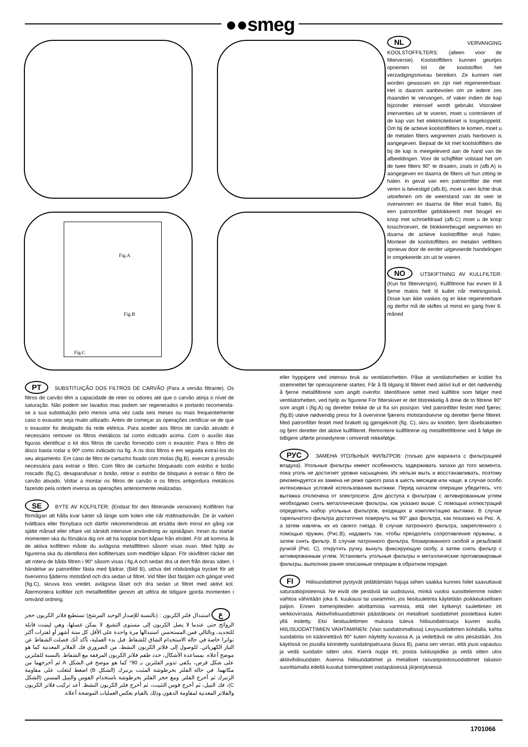●●smeg
Fig.A
Fig.B
Fig.C
NL VERVANGING KOOLSTOFFILTERS: (alleen voor de filterversie). Koolstoffilters kunnen geurtjes opnemen tot de koolstoffen het verzadigingsniveau bereiken. Ze kunnen niet worden gewassen en zijn niet regenereerbaar. Het is daarom aanbevolen om ze iedere zes maanden te vervangen, of vaker indien de kap bijzonder intensief wordt gebruikt. Vooraleer interventies uit te voeren, moet u controleren of de kap van het elektriciteitsnet is losgekoppeld. Om bij de actieve koolstoffilters te komen, moet u de metalen filters wegnemen zoals hierboven is aangegeven. Bepaal de kit met koolstoffilters die bij de kap is meegeleverd aan de hand van de afbeeldingen. Voor de schijffilter volstaat het om de twee filters 90° te draaien, zoals in (afb.A) is aangegeven en daarna de filters uit hun zitting te halen. In geval van een patroonfilter die met veren is bevestigd (afb.B), moet u een lichte druk uitoefenen om de weerstand van de veer te overwinnen en daarna de filter eruit halen. Bij een patroonfilter geblokkeerd met beugel en knop met schroefdraad (afb.C) moet u de knop losschroeven, de blokkeerbeugel wegnemen en daarna de actieve koolstoffilter eruit halen. Monteer de koolstoffilters en metalen vetfilters opnieuw door de eerder uitgevoerde handelingen in omgekeerde zin uit te voeren.
NO UTSKIFTNING AV KULLFILTER: (Kun for filterversjon). Kullfiltrene har evnen til å fjerne matos helt til kullet når metningsnivå. Disse kan ikke vaskes og er ikke regenererbare og derfor må de skiftes ut minst en gang hver 6. måned
eller hyppigere ved intensiv bruk av ventilatorhetten. Påse at ventilatorhetten er koblet fra strømnettet før operasjonene startes. Får å få tilgang til filteret med aktivt kull er det nødvendig å fjerne metallfiltrene som angitt ovenfor. Identifisere settet med kullfiltre som følger med ventilatorhetten, ved hjelp av figurene For filterskiver er det tilstrekkelig å dreie de to filtrene 90° som angitt i (fig.A) og deretter trekke de ut fra sin posisjon. Ved patronfilter festet med fjærer, (fig.B) utøve nødvendig press for å overvinne fjærens motstandsevne og deretter fjerne filteret. Med patronfilter festet med brakett og gjengeknott (fig. C), skru av knotten, fjern låsebraketten og fjern deretter det aktive kullfilteret. Remontere kullfiltrene og metallfettfiltrene ved å følge de tidligere utførte prosedyrene i omvendt rekkefølge.
РУС ЗАМЕНА УГОЛЬНЫХ ФИЛЬТРОВ: (только для варианта с фильтрацией воздуха). Угольные фильтры имеют особенность задерживать запахи до того момента, пока уголь не достигнет уровня насыщения. Их нельзя мыть и восстанавливать, поэтому рекомендуется их замена не реже одного раза в шесть месяцев или чаще, в случае особо интенсивных условий использования вытяжки. Перед началом операции убедитесь, что вытяжка отключена от электросети. Для доступа к фильтрам с активированным углем необходимо снять металлические фильтры, как указано выше. С помощью иллюстраций определить набор угольных фильтров, входящих в комплектацию вытяжки. В случае тарельчатого фильтра достаточно повернуть на 90° два фильтра, как показано на Рис. А, а затем извлечь их из своего гнезда. В случае патронного фильтра, закрепленного с помощью пружин, (Рис.B), надавить так, чтобы преодолеть сопротивление пружины, а затем снять фильтр. В случае патронного фильтра, блокированного скобой и резьбовой ручкой (Рис. C), открутить ручку, вынуть фиксирующую скобу, а затем снять фильтр с активированным углем. Установить угольные фильтры и металлические противожировые фильтры, выполняя ранее описанные операции в обратном порядке.
FI Hiilisuodattimet pystyvät pidättämään hajuja siihen saakka kunnes hiilet saavuttavat saturaatiopisteensä. Ne eivät ole pestäviä tai uudistuvia, minkä vuoksi suosittelemme niiden vaihtoa vähintään joka 6. kuukausi tai useammin, jos liesituuletinta käytetään poikkeuksellisen paljon. Ennen toimenpiteiden aloittamista varmista, että olet kytkenyt tuulettimen irti verkkovirrasta. Aktiivihiilisuodattimiin päästäksesi on metalliset suodattimet poistettava kuten yllä esitetty. Etsi liesituulettimen mukana tuleva hiilisuodatinsarja kuvien avulla. HIILISUODATTIMIEN VAIHTAMINEN: (Vain suodatinmallissa) Levysuodattimen kohdalla, kahta suodatinta on käännettävä 90° kuten näytetty kuvassa A, ja vedettävä ne ulos pesästään. Jos käytössä on jousilla kiinnitetty suodatinpatruuna (kuva B), paina sen verran, että jousi vapautuu ja vedä suodatin sitten ulos. Kierrä nuppi irti, poista lukituspidike ja vedä sitten ulos aktiivihiilisuodatin. Asenna hiilisuodattimet ja metalliset rasvanpoistosuodattimet takaisin suorittamalla edellä kuvatut toimenpiteet vastapäisessä järjestyksessä
PT SUBSTITUIÇÃO DOS FILTROS DE CARVÃO (Para a versão filtrante). Os filtros de carvão têm a capacidade de reter os odores até que o carvão atinja o nível de saturação. Não podem ser lavados mas podem ser regenerados e portanto recomenda-se a sua substituição pelo menos uma vez cada seis meses ou mais frequentemente caso o exaustor seja muito utilizado. Antes de começar as operações certificar-se de que o exaustor foi desligado da rede elétrica. Para aceder aos filtros de carvão ativado é necessário remover os filtros metálicos tal como indicado acima. Com o auxílio das figuras identificar o kit dos filtros de carvão fornecido com o exaustor. Para o filtro de disco basta rodar a 90º como indicado na fig. A os dois filtros e em seguida extraí-los do seu alojamento. Em caso de filtro de cartucho fixado com molas (fig.B), exercer a pressão necessária para extrair o filtro. Com filtro de cartucho bloqueado com estribo e botão roscado (fig.C), desaparafusar o botão, retirar o estribo de bloqueio e extrair o filtro de carvão ativado. Voltar a montar os filtros de carvão e os filtros antigordura metálicos fazendo pela ordem inversa as operações anteriormente realizadas.
SE BYTE AV KOLFILTER: (Endast för den filtrerande versionen) Kolfiltren har förmågan att hålla kvar lukter så länge som kolen inte når mättnadsnivån. De är varken tvättbara eller förnybara och därför rekommenderas att ersätta dem minst en gång var sjätte månad eller oftare vid särskilt intensive användning av spiskåpan. Innan du startar momenten ska du försäkra dig om att ha kopplat bort kåpan från elnätet. För att komma åt de aktiva kolfiltren måste du avlägsna metallfiltren såsom visas ovan. Med hjälp av figurerna ska du identifiera den kolfiltersats som medföljer kåpan. För skivfiltret räcker det att rotera de båda filtren i 90° såsom visas i fig.A och sedan dra ut dem från deras säten. I händelse av patronfilter fästa med fjädrar, (Bild B), utöva det nödvändiga trycket för att övervinna fjäderns motstånd och dra sedan ut filtret. Vid filter låst fästjärn och gängat vred (fig.C), skruva loss vredet, avlägsna låset och dra sedan ut filtret med aktivt kol. Återmontera kolfilter och metallfettfilter genom att utföra de tidigare gjorda momenten i omvänd ordning.
ع استبدال فلتر الكربون : (بالنسبة للإصدار الوحيد المرشح) تستطيع فلاتر الكربون حجز الروائح حتى عندما لا يصل الكربون إلى مستوى التشبع. لا يمكن غسلها، وهي ليست قابلة للتجديد، وبالتالي فمن المستحسن استبدالها مرة واحدة على الأقل كل ستة أشهر أو لفترات أكثر تواترا خاصة في حالة الاستخدام الشاق للشفاط. قبل بدء العملية، تأكد أنك فصلت الشفاط عن التيار الكهربائي. للوصول إلى فلاتر الكربون النشط، من الضروري فك الفلاتر المعدنية كما هو موضح أعلاه. بمساعدة الأشكال، حدد طقم فلاتر الكربون المرفقة مع الشفاط. بالنسبة للفلترين على شكل قرص، يكفي تدوير الفلترين بـ 90° كما هو موضح في الشكل A ثم أخرجهما من مكانهما. في حالة الفلتر بخرطوشة المثبت بزنبرك (الشكل B) اضغط لتتغلب على مقاومة الزنبرك ثم أخرج الفلتر. ومع حجز الفلتر بخرطوشة باستخدام القوس والنيبل المسنن (الشكل C)، فك النيبل، ثم أخرج قوس التثبيت، ثم أخرج فلتر الكربون النشط. أعد تركيب فلاتر الكربون والفلاتر المعدنية لمقاومة الدهون وذلك بالقيام بعكس العمليات الموضحة أعلاه.
1701066